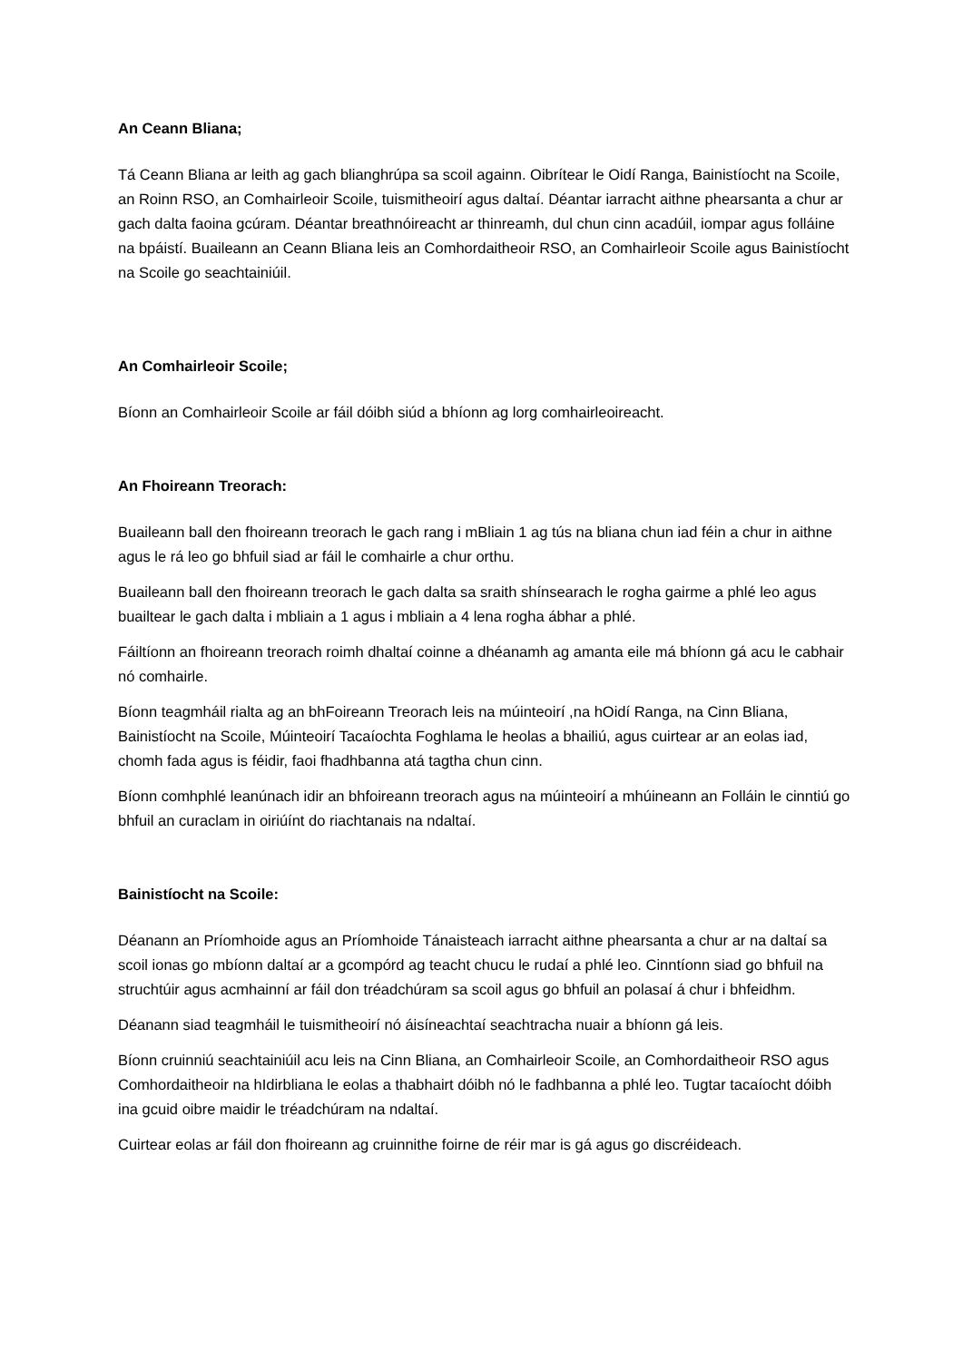An Ceann Bliana;
Tá Ceann Bliana ar leith ag gach blianghrúpa sa scoil againn. Oibrítear le Oidí Ranga, Bainistíocht na Scoile, an Roinn RSO, an Comhairleoir Scoile, tuismitheoirí agus daltaí. Déantar iarracht aithne phearsanta a chur ar gach dalta faoina gcúram. Déantar breathnóireacht ar thinreamh, dul chun cinn acadúil, iompar agus folláine na bpáistí. Buaileann an Ceann Bliana leis an Comhordaitheoir RSO, an Comhairleoir Scoile agus Bainistíocht na Scoile go seachtainiúil.
An Comhairleoir Scoile;
Bíonn an Comhairleoir Scoile ar fáil dóibh siúd a bhíonn ag lorg comhairleoireacht.
An Fhoireann Treorach:
Buaileann ball den fhoireann treorach le gach rang i mBliain 1 ag tús na bliana chun iad féin a chur in aithne agus le rá leo go bhfuil siad ar fáil le comhairle a chur orthu.
Buaileann ball den fhoireann treorach le gach dalta sa sraith shínsearach le rogha gairme a phlé leo agus buailtear le gach dalta i mbliain a 1 agus i mbliain a 4 lena rogha ábhar a phlé.
Fáiltíonn an fhoireann treorach roimh dhaltaí coinne a dhéanamh ag amanta eile má bhíonn gá acu le cabhair nó comhairle.
Bíonn teagmháil rialta ag an bhFoireann Treorach leis na múinteoirí ,na hOidí Ranga, na Cinn Bliana, Bainistíocht na Scoile, Múinteoirí Tacaíochta Foghlama le heolas a bhailiú, agus cuirtear ar an eolas iad, chomh fada agus is féidir, faoi fhadhbanna atá tagtha chun cinn.
Bíonn comhphlé leanúnach idir an bhfoireann treorach agus na múinteoirí a mhúineann an Folláin le cinntiú go bhfuil an curaclam in oiriúínt do riachtanais na ndaltaí.
Bainistíocht na Scoile:
Déanann an Príomhoide agus an Príomhoide Tánaisteach iarracht aithne phearsanta a chur ar na daltaí sa scoil ionas go mbíonn daltaí ar a gcompórd ag teacht chucu le rudaí a phlé leo. Cinntíonn siad go bhfuil na struchtúir agus acmhainní ar fáil don tréadchúram sa scoil agus go bhfuil an polasaí á chur i bhfeidhm.
Déanann siad teagmháil le tuismitheoirí nó áisíneachtaí seachtracha nuair a bhíonn gá leis.
Bíonn cruinniú seachtainiúil acu leis na Cinn Bliana, an Comhairleoir Scoile, an Comhordaitheoir RSO agus Comhordaitheoir na hIdirbliana le eolas a thabhairt dóibh nó le fadhbanna a phlé leo. Tugtar tacaíocht dóibh ina gcuid oibre maidir le tréadchúram na ndaltaí.
Cuirtear eolas ar fáil don fhoireann ag cruinnithe foirne de réir mar is gá agus go discréideach.